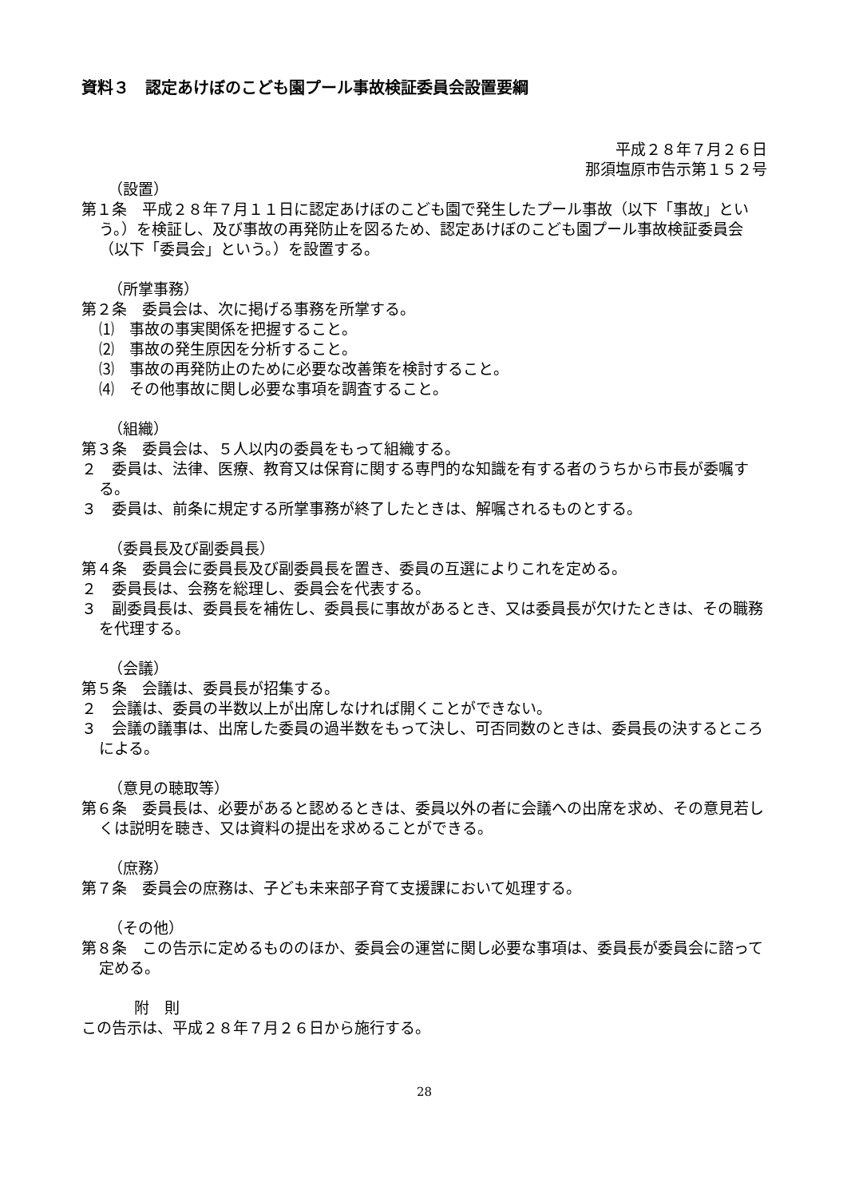資料３　認定あけぼのこども園プール事故検証委員会設置要綱
平成２８年７月２６日
那須塩原市告示第１５２号
（設置）
第１条　平成２８年７月１１日に認定あけぼのこども園で発生したプール事故（以下「事故」という。）を検証し、及び事故の再発防止を図るため、認定あけぼのこども園プール事故検証委員会（以下「委員会」という。）を設置する。
（所掌事務）
第２条　委員会は、次に掲げる事務を所掌する。
⑴　事故の事実関係を把握すること。
⑵　事故の発生原因を分析すること。
⑶　事故の再発防止のために必要な改善策を検討すること。
⑷　その他事故に関し必要な事項を調査すること。
（組織）
第３条　委員会は、５人以内の委員をもって組織する。
２　委員は、法律、医療、教育又は保育に関する専門的な知識を有する者のうちから市長が委嘱する。
３　委員は、前条に規定する所掌事務が終了したときは、解嘱されるものとする。
（委員長及び副委員長）
第４条　委員会に委員長及び副委員長を置き、委員の互選によりこれを定める。
２　委員長は、会務を総理し、委員会を代表する。
３　副委員長は、委員長を補佐し、委員長に事故があるとき、又は委員長が欠けたときは、その職務を代理する。
（会議）
第５条　会議は、委員長が招集する。
２　会議は、委員の半数以上が出席しなければ開くことができない。
３　会議の議事は、出席した委員の過半数をもって決し、可否同数のときは、委員長の決するところによる。
（意見の聴取等）
第６条　委員長は、必要があると認めるときは、委員以外の者に会議への出席を求め、その意見若しくは説明を聴き、又は資料の提出を求めることができる。
（庶務）
第７条　委員会の庶務は、子ども未来部子育て支援課において処理する。
（その他）
第８条　この告示に定めるもののほか、委員会の運営に関し必要な事項は、委員長が委員会に諮って定める。
附　則
この告示は、平成２８年７月２６日から施行する。
28